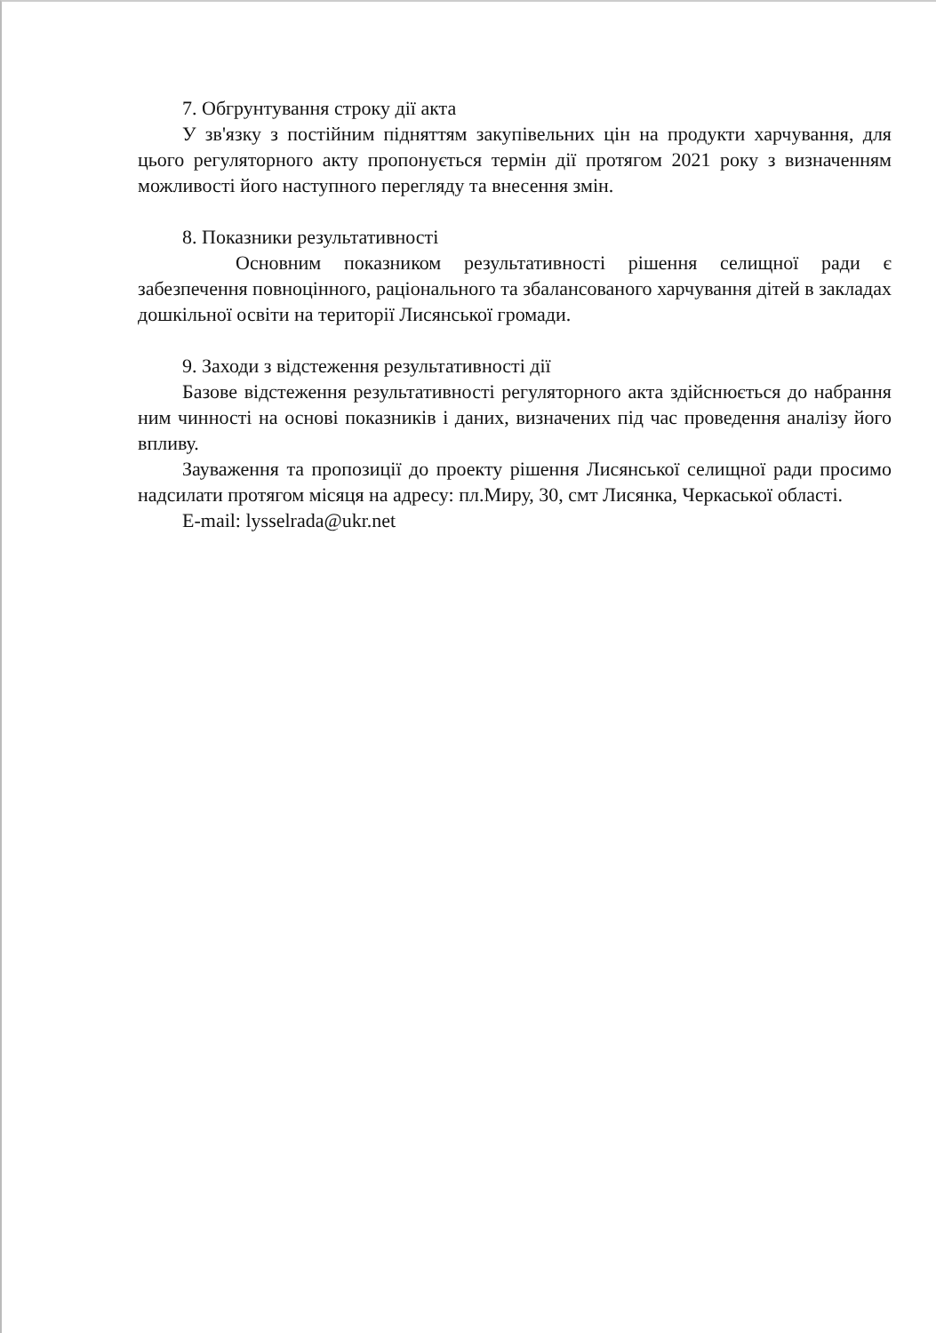7. Обгрунтування строку дії акта
У зв'язку з постійним підняттям закупівельних цін на продукти харчування, для цього регуляторного акту пропонується термін дії протягом 2021 року з визначенням можливості його наступного перегляду та внесення змін.
8. Показники результативності
Основним показником результативності рішення селищної ради є забезпечення повноцінного, раціонального та збалансованого харчування дітей в закладах дошкільної освіти на території Лисянської громади.
9. Заходи з відстеження результативності дії
Базове відстеження результативності регуляторного акта здійснюється до набрання ним чинності на основі показників і даних, визначених під час проведення аналізу його впливу.
Зауваження та пропозиції до проекту рішення Лисянської селищної ради просимо надсилати протягом місяця на адресу: пл.Миру, 30, смт Лисянка, Черкаської області.
E-mail: lysselrada@ukr.net